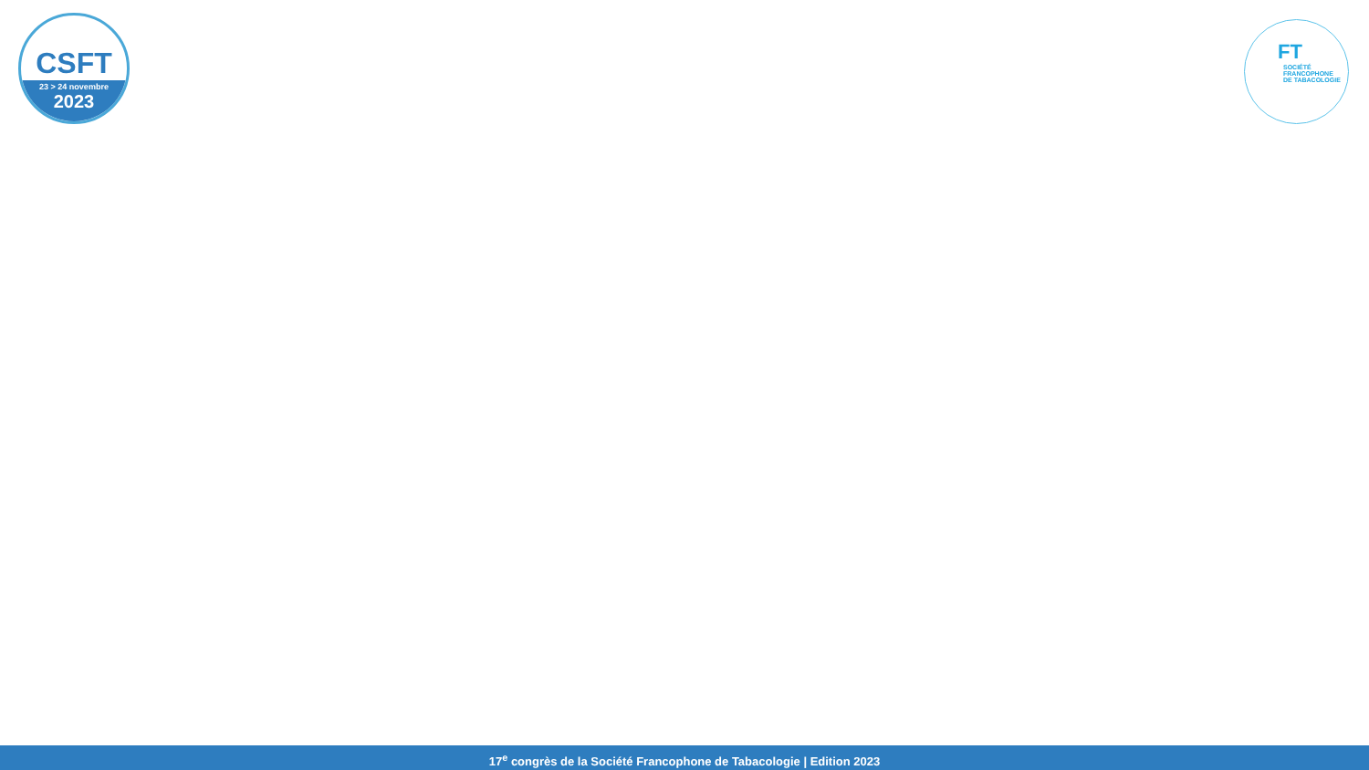CSFT
23 > 24 novembre
2023
FT
SOCIÉTÉ
FRANCOPHONE
DE TABACOLOGIE
17<sup>e</sup> congrès de la Société Francophone de Tabacologie | Edition 2023